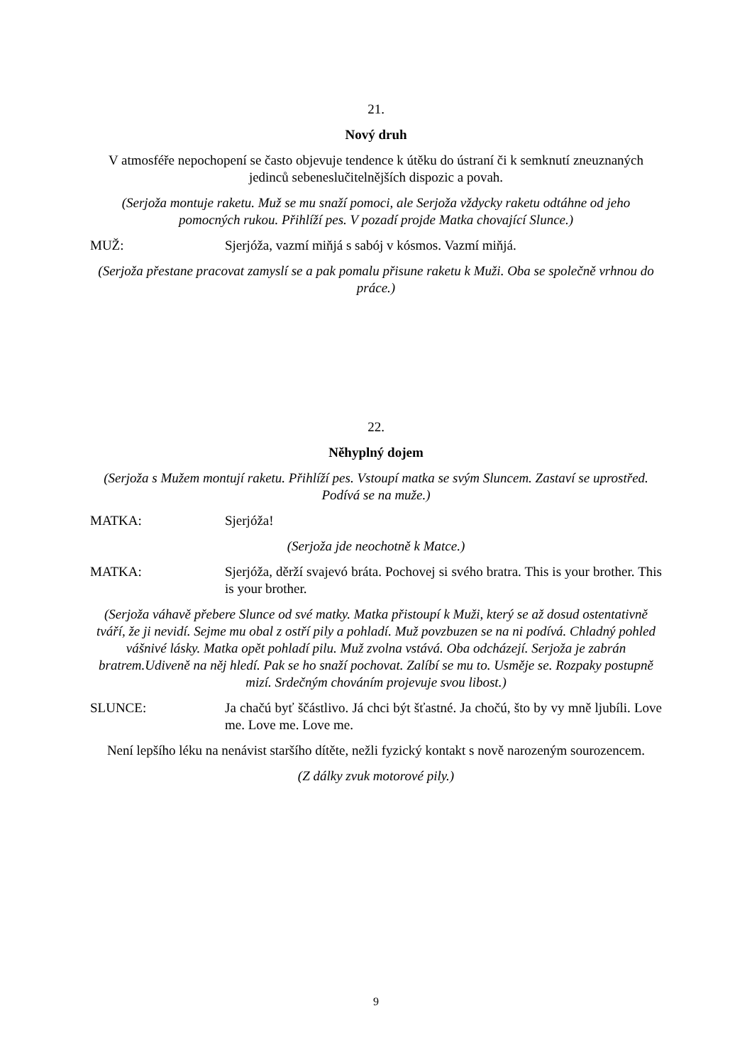21.
Nový druh
V atmosféře nepochopení se často objevuje tendence k útěku do ústraní či k semknutí zneuznaných jedinců sebeneslučitelnějších dispozic a povah.
(Serjoža montuje raketu. Muž se mu snaží pomoci, ale Serjoža vždycky raketu odtáhne od jeho pomocných rukou. Přihlíží pes. V pozadí projde Matka chovající Slunce.)
MUŽ: Sjerjóža, vazmí miňjá s sabój v kósmos. Vazmí miňjá.
(Serjoža přestane pracovat zamyslí se a pak pomalu přisune raketu k Muži. Oba se společně vrhnou do práce.)
22.
Něhyplný dojem
(Serjoža s Mužem montují raketu. Přihlíží pes. Vstoupí matka se svým Sluncem. Zastaví se uprostřed. Podívá se na muže.)
MATKA: Sjerjóža!
(Serjoža jde neochotně k Matce.)
MATKA: Sjerjóža, děrží svajevó bráta. Pochovej si svého bratra. This is your brother. This is your brother.
(Serjoža váhavě přebere Slunce od své matky. Matka přistoupí k Muži, který se až dosud ostentativně tváří, že ji nevidí. Sejme mu obal z ostří pily a pohladí. Muž povzbuzen se na ni podívá. Chladný pohled vášnivé lásky. Matka opět pohladí pilu. Muž zvolna vstává. Oba odcházejí. Serjoža je zabrán bratrem.Udiveně na něj hledí. Pak se ho snaží pochovat. Zalíbí se mu to. Usměje se. Rozpaky postupně mizí. Srdečným chováním projevuje svou libost.)
SLUNCE: Ja chačú byť ščástlivo. Já chci být šťastné. Ja chočú, što by vy mně ljubíli. Love me. Love me. Love me.
Není lepšího léku na nenávist staršího dítěte, nežli fyzický kontakt s nově narozeným sourozencem.
(Z dálky zvuk motorové pily.)
9